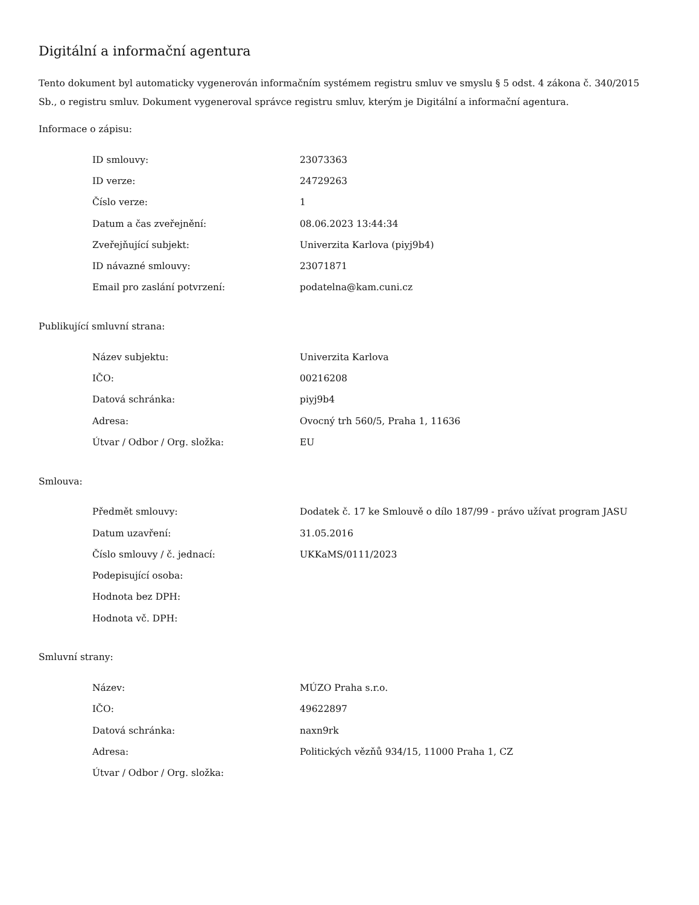Digitální a informační agentura
Tento dokument byl automaticky vygenerován informačním systémem registru smluv ve smyslu § 5 odst. 4 zákona č. 340/2015 Sb., o registru smluv. Dokument vygeneroval správce registru smluv, kterým je Digitální a informační agentura.
Informace o zápisu:
| ID smlouvy: | 23073363 |
| ID verze: | 24729263 |
| Číslo verze: | 1 |
| Datum a čas zveřejnění: | 08.06.2023 13:44:34 |
| Zveřejňující subjekt: | Univerzita Karlova (piyj9b4) |
| ID návazné smlouvy: | 23071871 |
| Email pro zaslání potvrzení: | podatelna@kam.cuni.cz |
Publikující smluvní strana:
| Název subjektu: | Univerzita Karlova |
| IČO: | 00216208 |
| Datová schránka: | piyj9b4 |
| Adresa: | Ovocný trh 560/5, Praha 1, 11636 |
| Útvar / Odbor / Org. složka: | EU |
Smlouva:
| Předmět smlouvy: | Dodatek č. 17 ke Smlouvě o dílo 187/99 - právo užívat program JASU |
| Datum uzavření: | 31.05.2016 |
| Číslo smlouvy / č. jednací: | UKKaMS/0111/2023 |
| Podepisující osoba: | |
| Hodnota bez DPH: | |
| Hodnota vč. DPH: | |
Smluvní strany:
| Název: | MÚZO Praha s.r.o. |
| IČO: | 49622897 |
| Datová schránka: | naxn9rk |
| Adresa: | Politických vězňů 934/15, 11000 Praha 1, CZ |
| Útvar / Odbor / Org. složka: | |